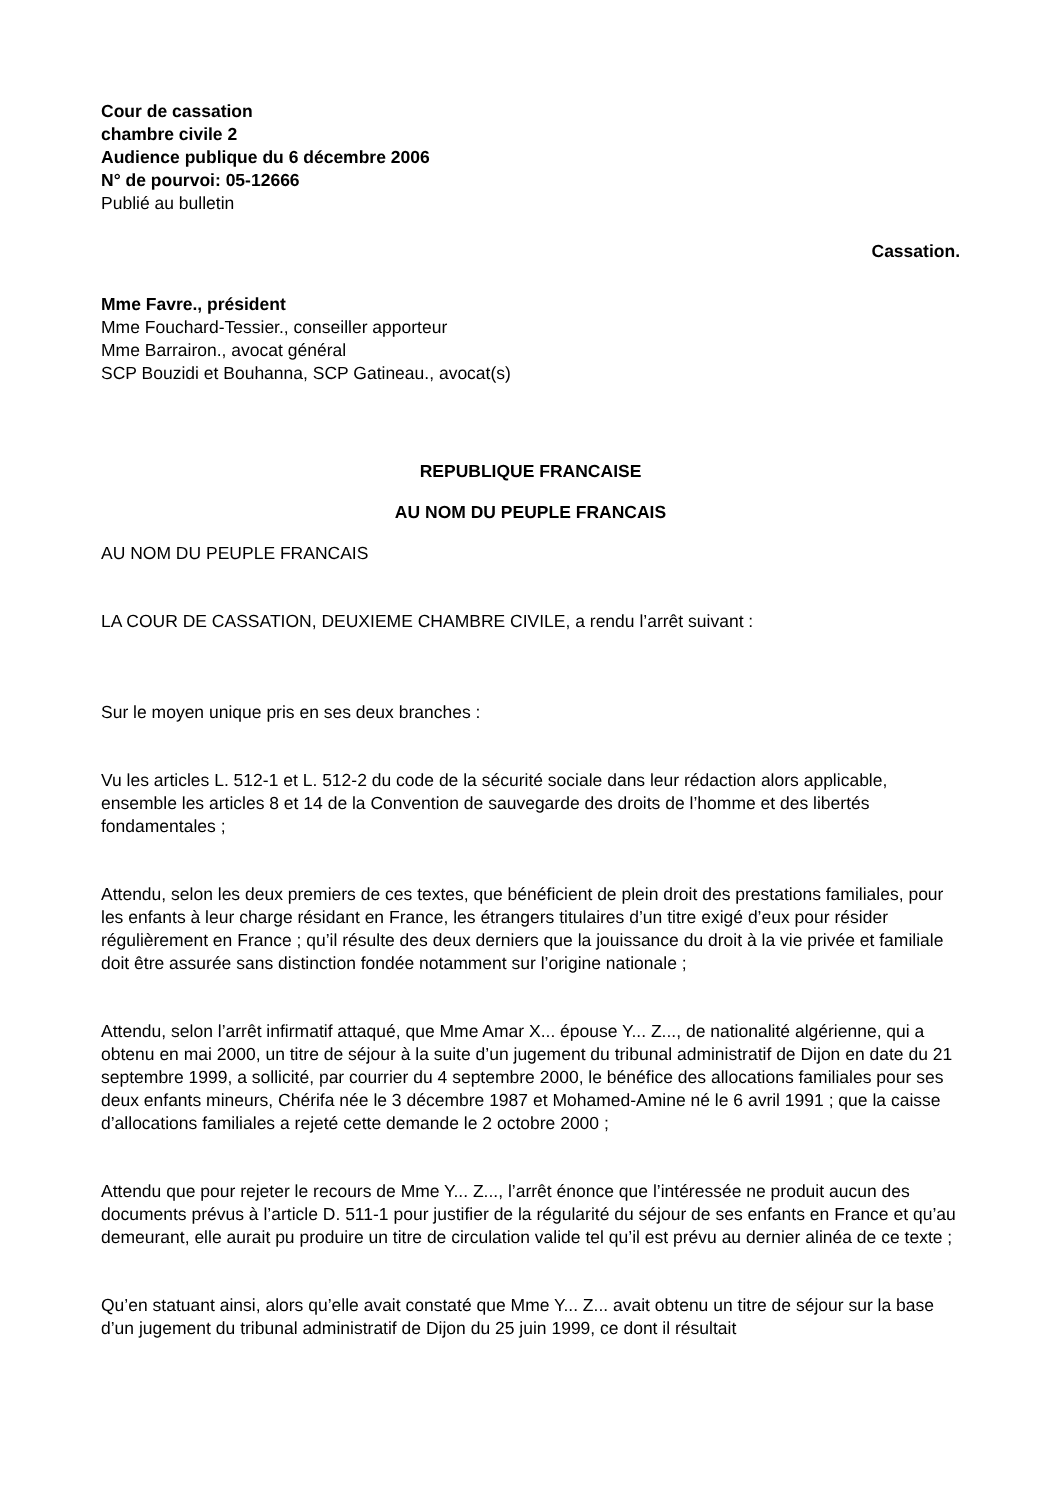Cour de cassation
chambre civile 2
Audience publique du 6 décembre 2006
N° de pourvoi: 05-12666
Publié au bulletin
Cassation.
Mme Favre., président
Mme Fouchard-Tessier., conseiller apporteur
Mme Barrairon., avocat général
SCP Bouzidi et Bouhanna, SCP Gatineau., avocat(s)
REPUBLIQUE FRANCAISE
AU NOM DU PEUPLE FRANCAIS
AU NOM DU PEUPLE FRANCAIS
LA COUR DE CASSATION, DEUXIEME CHAMBRE CIVILE, a rendu l’arrêt suivant :
Sur le moyen unique pris en ses deux branches :
Vu les articles L. 512-1 et L. 512-2 du code de la sécurité sociale dans leur rédaction alors applicable, ensemble les articles 8 et 14 de la Convention de sauvegarde des droits de l’homme et des libertés fondamentales ;
Attendu, selon les deux premiers de ces textes, que bénéficient de plein droit des prestations familiales, pour les enfants à leur charge résidant en France, les étrangers titulaires d’un titre exigé d’eux pour résider régulièrement en France ; qu’il résulte des deux derniers que la jouissance du droit à la vie privée et familiale doit être assurée sans distinction fondée notamment sur l’origine nationale ;
Attendu, selon l’arrêt infirmatif attaqué, que Mme Amar X... épouse Y... Z..., de nationalité algérienne, qui a obtenu en mai 2000, un titre de séjour à la suite d’un jugement du tribunal administratif de Dijon en date du 21 septembre 1999, a sollicité, par courrier du 4 septembre 2000, le bénéfice des allocations familiales pour ses deux enfants mineurs, Chérifa née le 3 décembre 1987 et Mohamed-Amine né le 6 avril 1991 ; que la caisse d’allocations familiales a rejeté cette demande le 2 octobre 2000 ;
Attendu que pour rejeter le recours de Mme Y... Z..., l’arrêt énonce que l’intéressée ne produit aucun des documents prévus à l’article D. 511-1 pour justifier de la régularité du séjour de ses enfants en France et qu’au demeurant, elle aurait pu produire un titre de circulation valide tel qu’il est prévu au dernier alinéa de ce texte ;
Qu’en statuant ainsi, alors qu’elle avait constaté que Mme Y... Z... avait obtenu un titre de séjour sur la base d’un jugement du tribunal administratif de Dijon du 25 juin 1999, ce dont il résultait